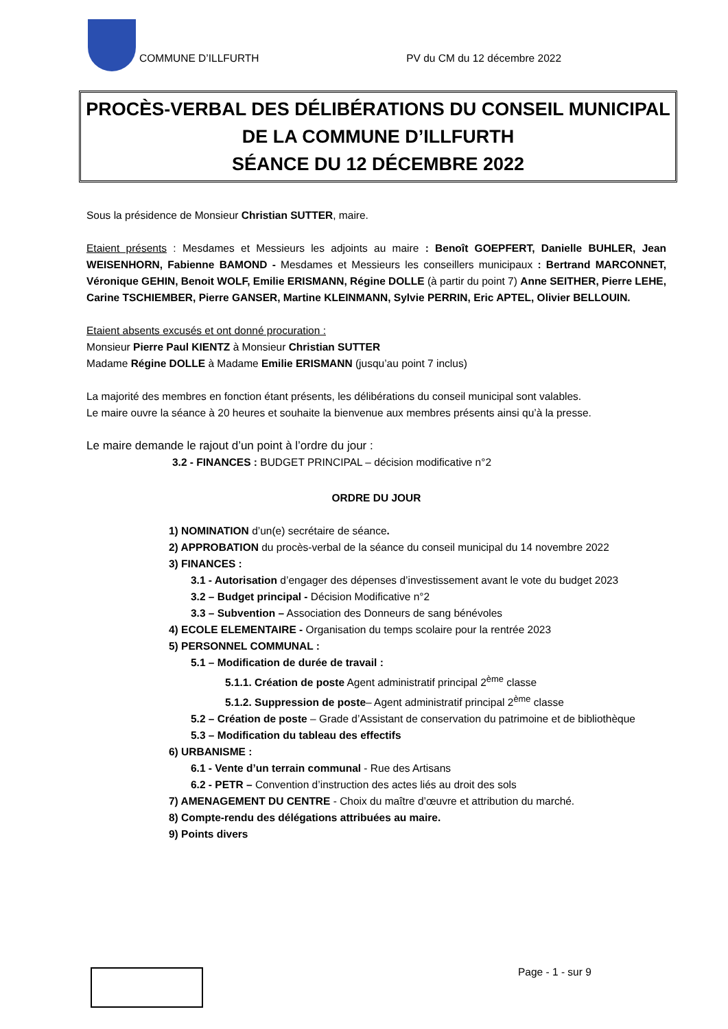COMMUNE D’ILLFURTH PV du CM du 12 décembre 2022
PROCÈS-VERBAL DES DÉLIBÉRATIONS DU CONSEIL MUNICIPAL
DE LA COMMUNE D’ILLFURTH
SÉANCE DU 12 DÉCEMBRE 2022
Sous la présidence de Monsieur Christian SUTTER, maire.
Etaient présents : Mesdames et Messieurs les adjoints au maire : Benoît GOEPFERT, Danielle BUHLER, Jean WEISENHORN, Fabienne BAMOND - Mesdames et Messieurs les conseillers municipaux : Bertrand MARCONNET, Véronique GEHIN, Benoit WOLF, Emilie ERISMANN, Régine DOLLE (à partir du point 7) Anne SEITHER, Pierre LEHE, Carine TSCHIEMBER, Pierre GANSER, Martine KLEINMANN, Sylvie PERRIN, Eric APTEL, Olivier BELLOUIN.
Etaient absents excusés et ont donné procuration :
Monsieur Pierre Paul KIENTZ à Monsieur Christian SUTTER
Madame Régine DOLLE à Madame Emilie ERISMANN (jusqu’au point 7 inclus)
La majorité des membres en fonction étant présents, les délibérations du conseil municipal sont valables.
Le maire ouvre la séance à 20 heures et souhaite la bienvenue aux membres présents ainsi qu’à la presse.
Le maire demande le rajout d’un point à l’ordre du jour :
3.2 - FINANCES : BUDGET PRINCIPAL – décision modificative n°2
ORDRE DU JOUR
1) NOMINATION d’un(e) secrétaire de séance.
2) APPROBATION du procès-verbal de la séance du conseil municipal du 14 novembre 2022
3) FINANCES :
3.1 - Autorisation d’engager des dépenses d’investissement avant le vote du budget 2023
3.2 – Budget principal - Décision Modificative n°2
3.3 – Subvention – Association des Donneurs de sang bénévoles
4) ECOLE ELEMENTAIRE - Organisation du temps scolaire pour la rentrée 2023
5) PERSONNEL COMMUNAL :
5.1 – Modification de durée de travail :
5.1.1. Création de poste Agent administratif principal 2<sup>ème</sup> classe
5.1.2. Suppression de poste– Agent administratif principal 2<sup>ème</sup> classe
5.2 – Création de poste – Grade d’Assistant de conservation du patrimoine et de bibliothèque
5.3 – Modification du tableau des effectifs
6) URBANISME :
6.1 - Vente d’un terrain communal - Rue des Artisans
6.2 - PETR – Convention d’instruction des actes liés au droit des sols
7) AMENAGEMENT DU CENTRE - Choix du maître d’œuvre et attribution du marché.
8) Compte-rendu des délégations attribuées au maire.
9) Points divers
Page - 1 - sur 9